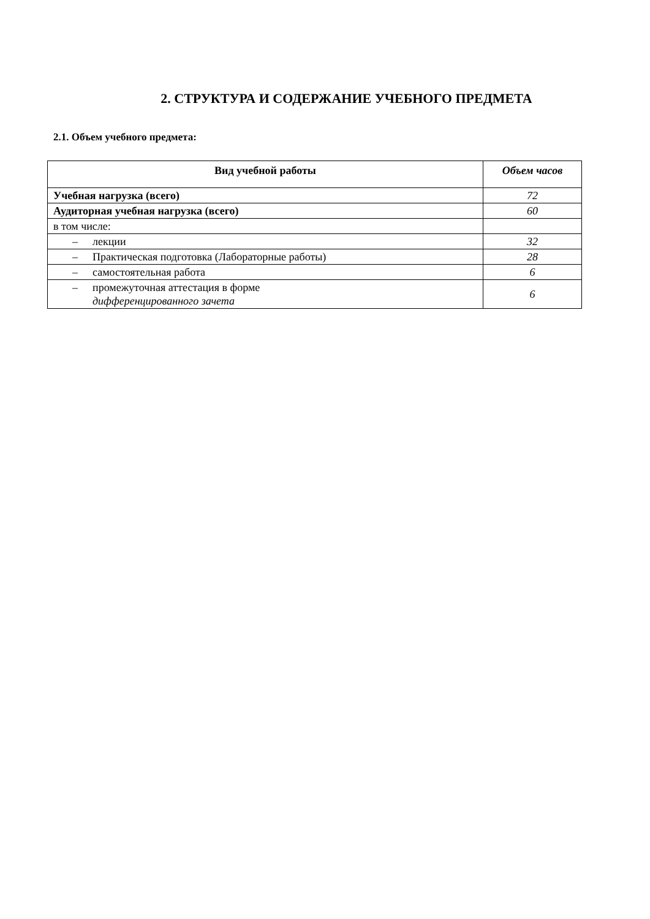2. СТРУКТУРА И СОДЕРЖАНИЕ УЧЕБНОГО ПРЕДМЕТА
2.1. Объем учебного предмета:
| Вид учебной работы | Объем часов |
| --- | --- |
| Учебная нагрузка (всего) | 72 |
| Аудиторная учебная нагрузка (всего) | 60 |
| в том числе: | |
| – лекции | 32 |
| – Практическая подготовка (Лабораторные работы) | 28 |
| – самостоятельная работа | 6 |
| – промежуточная аттестация в форме дифференцированного зачета | 6 |